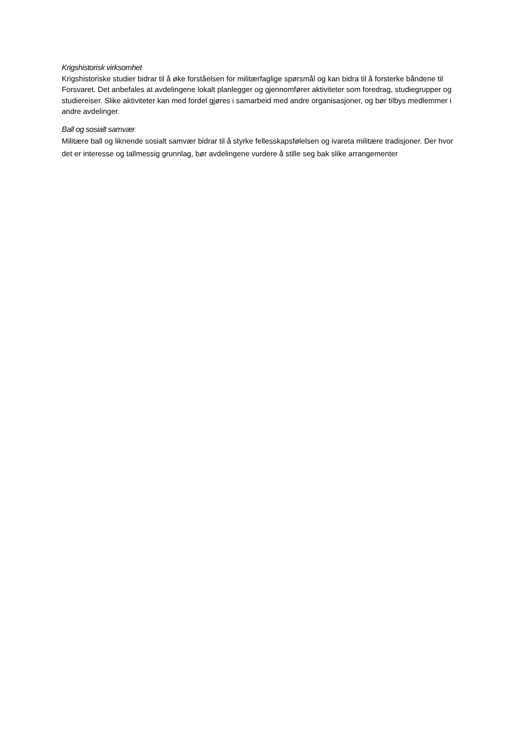Krigshistorisk virksomhet
Krigshistoriske studier bidrar til å øke forståelsen for militærfaglige spørsmål og kan bidra til å forsterke båndene til Forsvaret. Det anbefales at avdelingene lokalt planlegger og gjennomfører aktiviteter som foredrag, studiegrupper og studiereiser. Slike aktiviteter kan med fordel gjøres i samarbeid med andre organisasjoner, og bør tilbys medlemmer i andre avdelinger.
Ball og sosialt samvær
Militære ball og liknende sosialt samvær bidrar til å styrke fellesskapsfølelsen og ivareta militære tradisjoner. Der hvor det er interesse og tallmessig grunnlag, bør avdelingene vurdere å stille seg bak slike arrangementer